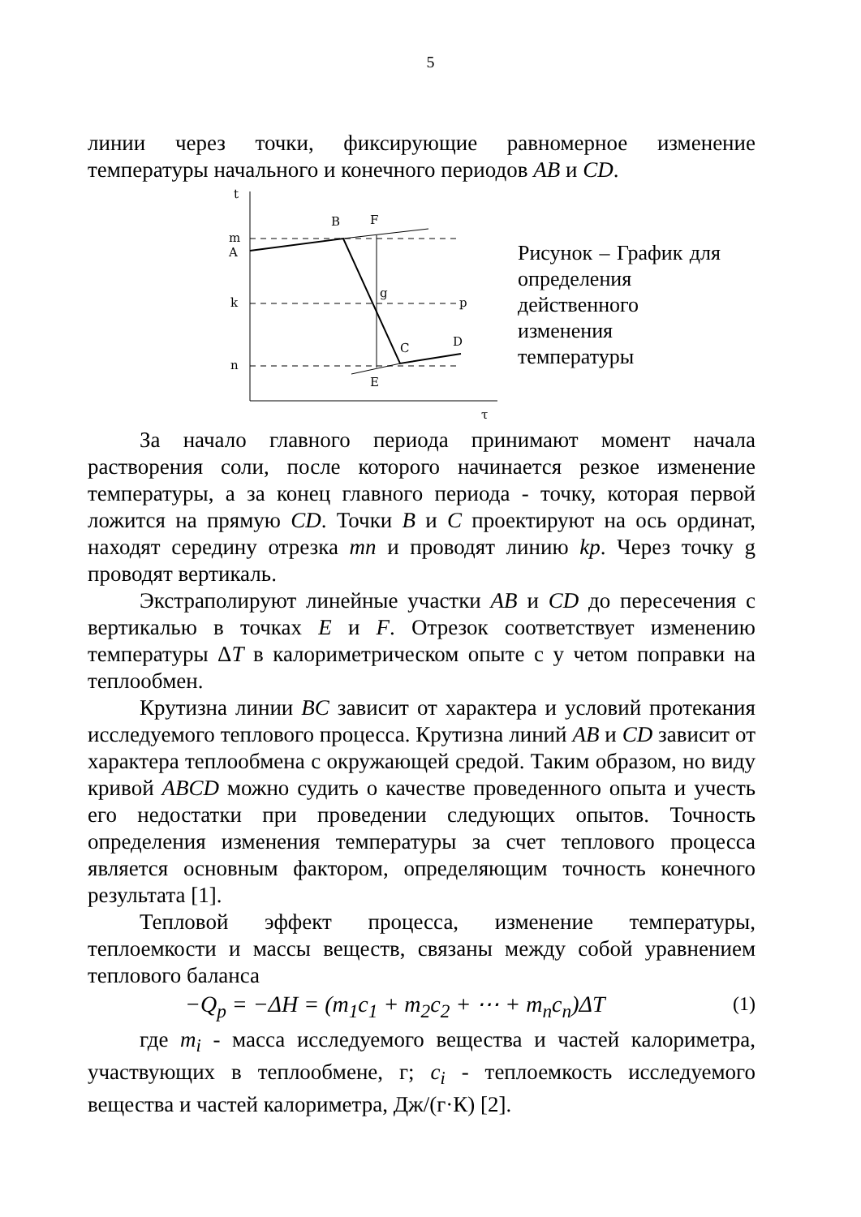5
линии через точки, фиксирующие равномерное изменение температуры начального и конечного периодов AB и CD.
t
τ
m
A
k
n
p
B
F
g
C
D
E
Рисунок – График для определения действенного изменения температуры
За начало главного периода принимают момент начала растворения соли, после которого начинается резкое изменение температуры, а за конец главного периода - точку, которая первой ложится на прямую CD. Точки B и C проектируют на ось ординат, находят середину отрезка mn и проводят линию kp. Через точку g проводят вертикаль.
Экстраполируют линейные участки AB и CD до пересечения с вертикалью в точках E и F. Отрезок соответствует изменению температуры ΔT в калориметрическом опыте с у четом поправки на теплообмен.
Крутизна линии BC зависит от характера и условий протекания исследуемого теплового процесса. Крутизна линий AB и CD зависит от характера теплообмена с окружающей средой. Таким образом, но виду кривой ABCD можно судить о качестве проведенного опыта и учесть его недостатки при проведении следующих опытов. Точность определения изменения температуры за счет теплового процесса является основным фактором, определяющим точность конечного результата [1].
Тепловой эффект процесса, изменение температуры, теплоемкости и массы веществ, связаны между собой уравнением теплового баланса
−Q<sub>p</sub> = −ΔH = (m<sub>1</sub>c<sub>1</sub> + m<sub>2</sub>c<sub>2</sub> + ⋯ + m<sub>n</sub>c<sub>n</sub>)ΔT (1)
где m<sub>i</sub> - масса исследуемого вещества и частей калориметра, участвующих в теплообмене, г; c<sub>i</sub> - теплоемкость исследуемого вещества и частей калориметра, Дж/(г·К) [2].